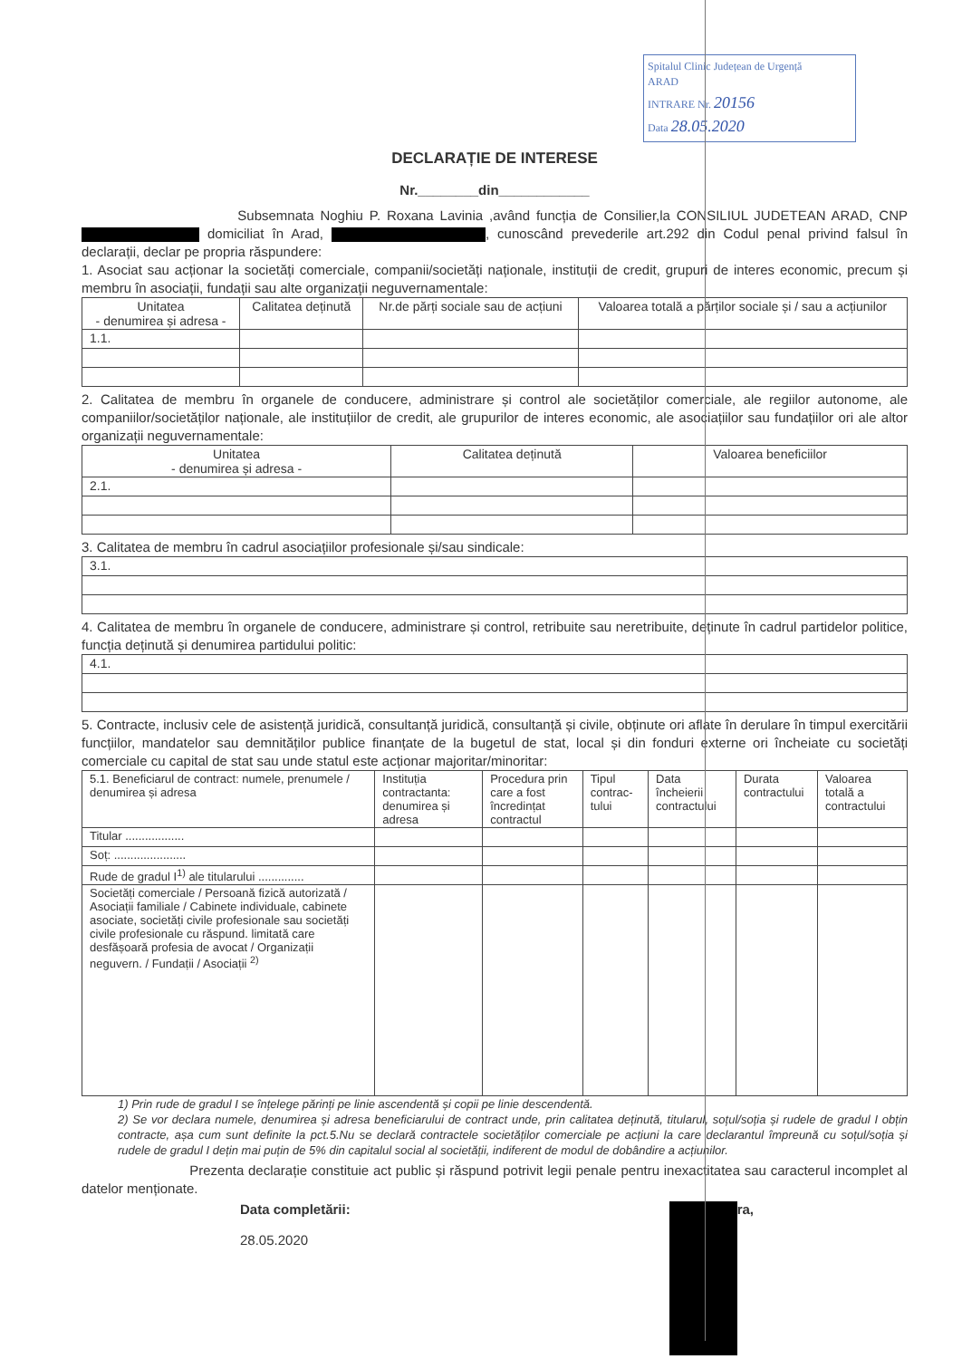Spitalul Clinic Județean de Urgență
ARAD
INTRARE Nr. 20156
Data 28.05.2020
DECLARAȚIE DE INTERESE
Nr.________din____________
Subsemnata Noghiu P. Roxana Lavinia ,având funcția de Consilier,la CONSILIUL JUDETEAN ARAD, CNP domiciliat în Arad, , cunoscând prevederile art.292 din Codul penal privind falsul în declarații, declar pe propria răspundere:
1. Asociat sau acționar la societăți comerciale, companii/societăți naționale, instituții de credit, grupuri de interes economic, precum și membru în asociații, fundații sau alte organizații neguvernamentale:
| Unitatea - denumirea și adresa - | Calitatea deținută | Nr.de părți sociale sau de acțiuni | Valoarea totală a părților sociale și / sau a acțiunilor |
| --- | --- | --- | --- |
| 1.1. | | | |
2. Calitatea de membru în organele de conducere, administrare și control ale societăților comerciale, ale regiilor autonome, ale companiilor/societăților naționale, ale instituțiilor de credit, ale grupurilor de interes economic, ale asociațiilor sau fundațiilor ori ale altor organizații neguvernamentale:
| Unitatea - denumirea și adresa - | Calitatea deținută | Valoarea beneficiilor |
| --- | --- | --- |
| 2.1. | | |
3. Calitatea de membru în cadrul asociațiilor profesionale și/sau sindicale:
| 3.1. |
4. Calitatea de membru în organele de conducere, administrare și control, retribuite sau neretribuite, deținute în cadrul partidelor politice, funcția deținută și denumirea partidului politic:
| 4.1. |
5. Contracte, inclusiv cele de asistență juridică, consultanță juridică, consultanță și civile, obținute ori aflate în derulare în timpul exercitării funcțiilor, mandatelor sau demnităților publice finanțate de la bugetul de stat, local și din fonduri externe ori încheiate cu societăți comerciale cu capital de stat sau unde statul este acționar majoritar/minoritar:
| 5.1. Beneficiarul de contract: numele, prenumele / denumirea și adresa | Instituția contractanta: denumirea și adresa | Procedura prin care a fost încredințat contractul | Tipul contrac-tului | Data încheierii contractului | Durata contractului | Valoarea totală a contractului |
| --- | --- | --- | --- | --- | --- | --- |
| Titular .................. | | | | | | |
| Soț: ...................... | | | | | | |
| Rude de gradul I<sup>1)</sup> ale titularului .............. | | | | | | |
| Societăți comerciale / Persoană fizică autorizată / Asociații familiale / Cabinete individuale, cabinete asociate, societăți civile profesionale sau societăți civile profesionale cu răspund. limitată care desfășoară profesia de avocat / Organizații neguvern. / Fundații / Asociații <sup>2)</sup> | | | | | | |
1) Prin rude de gradul I se înțelege părinți pe linie ascendentă și copii pe linie descendentă.
2) Se vor declara numele, denumirea și adresa beneficiarului de contract unde, prin calitatea deținută, titularul, soțul/soția și rudele de gradul I obțin contracte, așa cum sunt definite la pct.5.Nu se declară contractele societăților comerciale pe acțiuni la care declarantul împreună cu soțul/soția și rudele de gradul I dețin mai puțin de 5% din capitalul social al societății, indiferent de modul de dobândire a acțiunilor.
Prezenta declarație constituie act public și răspund potrivit legii penale pentru inexactitatea sau caracterul incomplet al datelor menționate.
Data completării:
28.05.2020
ra,